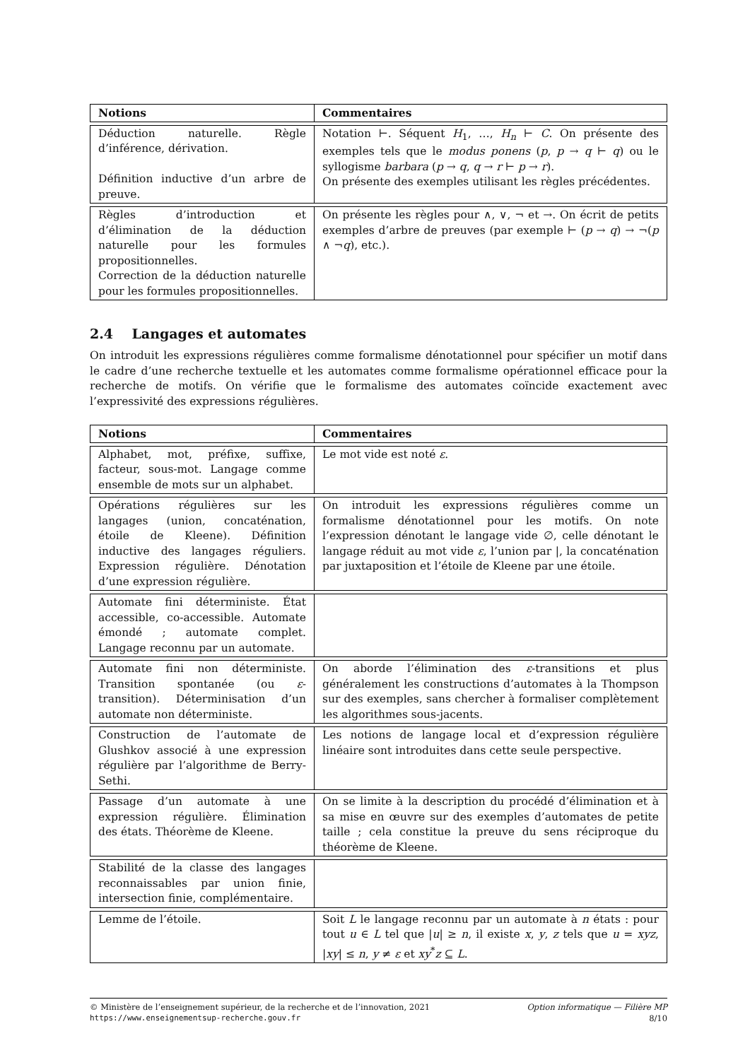| Notions | Commentaires |
| --- | --- |
| Déduction naturelle. Règle d’inférence, dérivation. Définition inductive d’un arbre de preuve. | Notation ⊢. Séquent H<sub>1</sub>, …, H<sub>n</sub> ⊢ C . On présente des exemples tels que le modus ponens ( p , p → q ⊢ q ) ou le syllogisme barbara ( p → q , q → r ⊢ p → r ). On présente des exemples utilisant les règles précédentes. |
| Règles d’introduction et d’élimination de la déduction naturelle pour les formules propositionnelles. Correction de la déduction naturelle pour les formules propositionnelles. | On présente les règles pour ∧, ∨, ¬ et →. On écrit de petits exemples d’arbre de preuves (par exemple ⊢ ( p → q ) → ¬( p ∧ ¬ q ), etc.). |
2.4 Langages et automates
On introduit les expressions régulières comme formalisme dénotationnel pour spécifier un motif dans le cadre d’une recherche textuelle et les automates comme formalisme opérationnel efficace pour la recherche de motifs. On vérifie que le formalisme des automates coïncide exactement avec l’expressivité des expressions régulières.
| Notions | Commentaires |
| --- | --- |
| Alphabet, mot, préfixe, suffixe, facteur, sous-mot. Langage comme ensemble de mots sur un alphabet. | Le mot vide est noté ε . |
| Opérations régulières sur les langages (union, concaténation, étoile de Kleene). Définition inductive des langages réguliers. Expression régulière. Dénotation d’une expression régulière. | On introduit les expressions régulières comme un formalisme dénotationnel pour les motifs. On note l’expression dénotant le langage vide ∅, celle dénotant le langage réduit au mot vide ε , l’union par /, la concaténation par juxtaposition et l’étoile de Kleene par une étoile. |
| Automate fini déterministe. État accessible, co-accessible. Automate émondé ; automate complet. Langage reconnu par un automate. | |
| Automate fini non déterministe. Transition spontanée (ou ε -transition). Déterminisation d’un automate non déterministe. | On aborde l’élimination des ε -transitions et plus généralement les constructions d’automates à la Thompson sur des exemples, sans chercher à formaliser complètement les algorithmes sous-jacents. |
| Construction de l’automate de Glushkov associé à une expression régulière par l’algorithme de Berry-Sethi. | Les notions de langage local et d’expression régulière linéaire sont introduites dans cette seule perspective. |
| Passage d’un automate à une expression régulière. Élimination des états. Théorème de Kleene. | On se limite à la description du procédé d’élimination et à sa mise en œuvre sur des exemples d’automates de petite taille ; cela constitue la preuve du sens réciproque du théorème de Kleene. |
| Stabilité de la classe des langages reconnaissables par union finie, intersection finie, complémentaire. | |
| Lemme de l’étoile. | Soit L le langage reconnu par un automate à n états : pour tout u ∈ L tel que / u / ≥ n , il existe x , y , z tels que u = xyz , / xy / ≤ n , y ≠ ε et xy<sup>*</sup> z ⊆ L . |
© Ministère de l’enseignement supérieur, de la recherche et de l’innovation, 2021 Option informatique — Filière MP
https://www.enseignementsup-recherche.gouv.fr 8/10